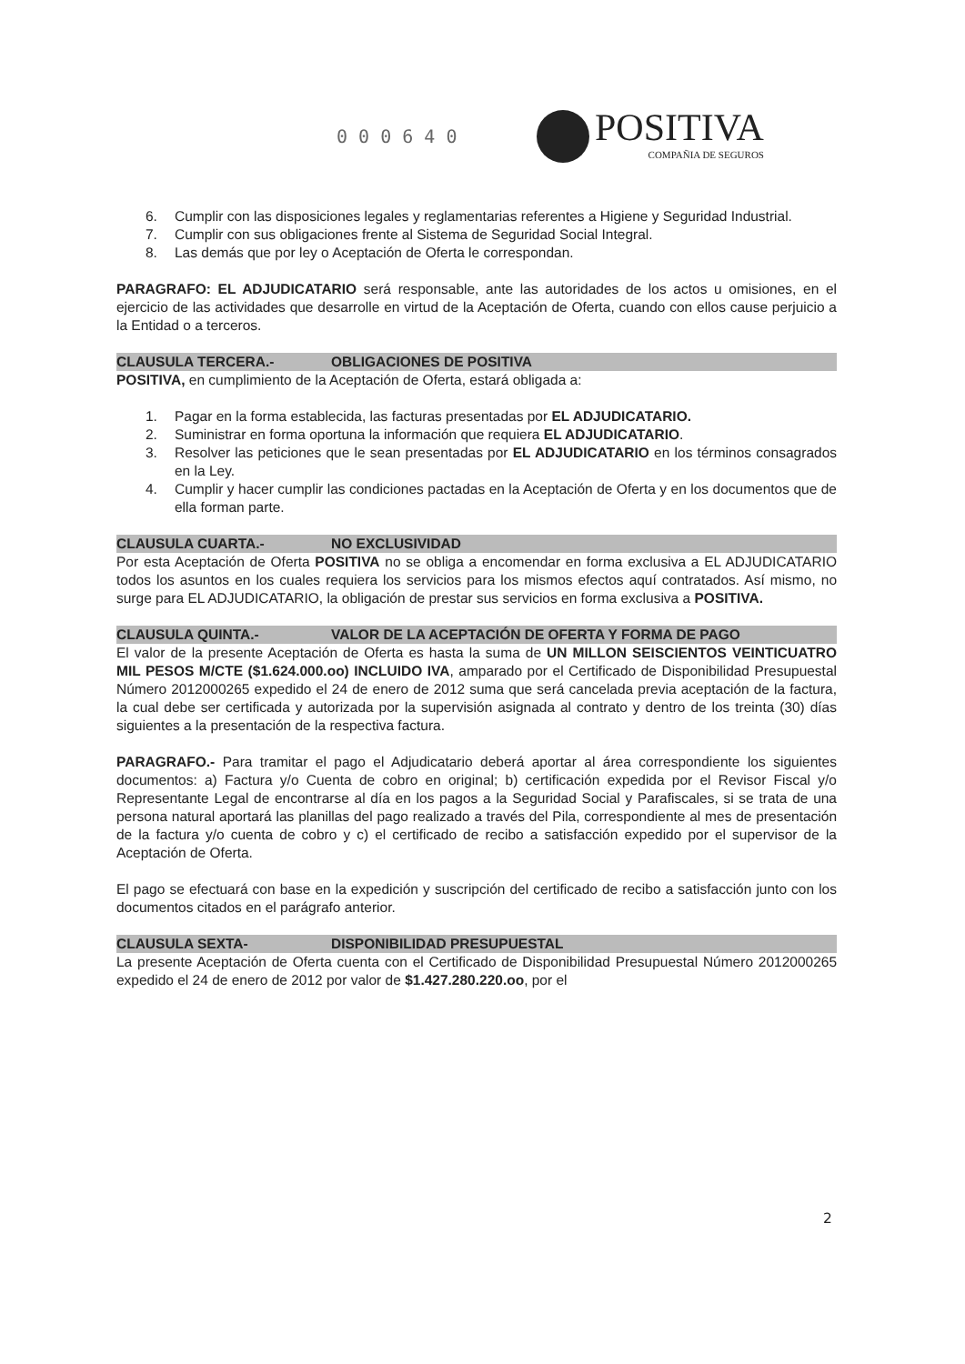0 0 0 6 4 0
POSITIVA
COMPAÑIA DE SEGUROS
6. Cumplir con las disposiciones legales y reglamentarias referentes a Higiene y Seguridad Industrial.
7. Cumplir con sus obligaciones frente al Sistema de Seguridad Social Integral.
8. Las demás que por ley o Aceptación de Oferta le correspondan.
PARAGRAFO: EL ADJUDICATARIO será responsable, ante las autoridades de los actos u omisiones, en el ejercicio de las actividades que desarrolle en virtud de la Aceptación de Oferta, cuando con ellos cause perjuicio a la Entidad o a terceros.
CLAUSULA TERCERA.- OBLIGACIONES DE POSITIVA
POSITIVA, en cumplimiento de la Aceptación de Oferta, estará obligada a:
1. Pagar en la forma establecida, las facturas presentadas por EL ADJUDICATARIO.
2. Suministrar en forma oportuna la información que requiera EL ADJUDICATARIO.
3. Resolver las peticiones que le sean presentadas por EL ADJUDICATARIO en los términos consagrados en la Ley.
4. Cumplir y hacer cumplir las condiciones pactadas en la Aceptación de Oferta y en los documentos que de ella forman parte.
CLAUSULA CUARTA.- NO EXCLUSIVIDAD
Por esta Aceptación de Oferta POSITIVA no se obliga a encomendar en forma exclusiva a EL ADJUDICATARIO todos los asuntos en los cuales requiera los servicios para los mismos efectos aquí contratados. Así mismo, no surge para EL ADJUDICATARIO, la obligación de prestar sus servicios en forma exclusiva a POSITIVA.
CLAUSULA QUINTA.- VALOR DE LA ACEPTACIÓN DE OFERTA Y FORMA DE PAGO
El valor de la presente Aceptación de Oferta es hasta la suma de UN MILLON SEISCIENTOS VEINTICUATRO MIL PESOS M/CTE ($1.624.000.oo) INCLUIDO IVA, amparado por el Certificado de Disponibilidad Presupuestal Número 2012000265 expedido el 24 de enero de 2012 suma que será cancelada previa aceptación de la factura, la cual debe ser certificada y autorizada por la supervisión asignada al contrato y dentro de los treinta (30) días siguientes a la presentación de la respectiva factura.
PARAGRAFO.- Para tramitar el pago el Adjudicatario deberá aportar al área correspondiente los siguientes documentos: a) Factura y/o Cuenta de cobro en original; b) certificación expedida por el Revisor Fiscal y/o Representante Legal de encontrarse al día en los pagos a la Seguridad Social y Parafiscales, si se trata de una persona natural aportará las planillas del pago realizado a través del Pila, correspondiente al mes de presentación de la factura y/o cuenta de cobro y c) el certificado de recibo a satisfacción expedido por el supervisor de la Aceptación de Oferta.
El pago se efectuará con base en la expedición y suscripción del certificado de recibo a satisfacción junto con los documentos citados en el parágrafo anterior.
CLAUSULA SEXTA- DISPONIBILIDAD PRESUPUESTAL
La presente Aceptación de Oferta cuenta con el Certificado de Disponibilidad Presupuestal Número 2012000265 expedido el 24 de enero de 2012 por valor de $1.427.280.220.oo, por el
2